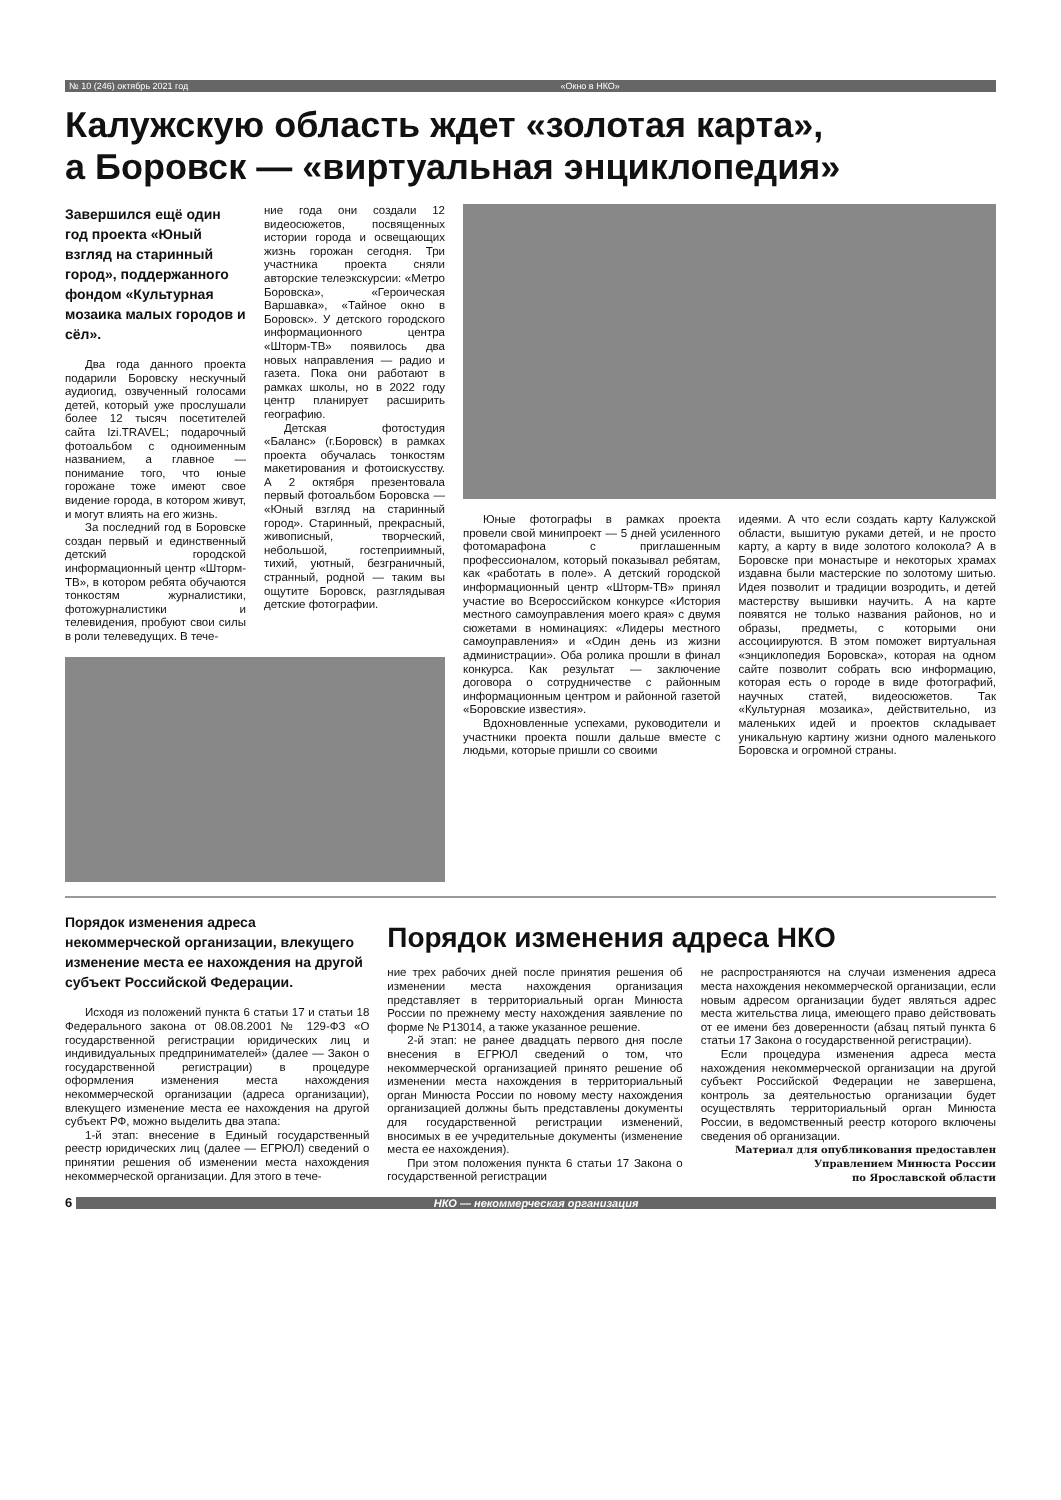№ 10 (246) октябрь 2021 год «Окно в НКО»
Калужскую область ждет «золотая карта»,
а Боровск — «виртуальная энциклопедия»
Завершился ещё один год проекта «Юный взгляд на старинный город», поддержанного фондом «Культурная мозаика малых городов и сёл».
Два года данного проекта подарили Боровску нескучный аудиогид, озвученный голосами детей, который уже прослушали более 12 тысяч посетителей сайта Izi.TRAVEL; подарочный фотоальбом с одноименным названием, а главное — понимание того, что юные горожане тоже имеют свое видение города, в котором живут, и могут влиять на его жизнь.
За последний год в Боровске создан первый и единственный детский городской информационный центр «Шторм-ТВ», в котором ребята обучаются тонкостям журналистики, фотожурналистики и телевидения, пробуют свои силы в роли телеведущих. В тече-
ние года они создали 12 видеосюжетов, посвященных истории города и освещающих жизнь горожан сегодня. Три участника проекта сняли авторские телеэкскурсии: «Метро Боровска», «Героическая Варшавка», «Тайное окно в Боровск». У детского городского информационного центра «Шторм-ТВ» появилось два новых направления — радио и газета. Пока они работают в рамках школы, но в 2022 году центр планирует расширить географию.
Детская фотостудия «Баланс» (г.Боровск) в рамках проекта обучалась тонкостям макетирования и фотоискусству. А 2 октября презентовала первый фотоальбом Боровска — «Юный взгляд на старинный город». Старинный, прекрасный, живописный, творческий, небольшой, гостеприимный, тихий, уютный, безграничный, странный, родной — таким вы ощутите Боровск, разглядывая детские фотографии.
Юные фотографы в рамках проекта провели свой минипроект — 5 дней усиленного фотомарафона с приглашенным профессионалом, который показывал ребятам, как «работать в поле». А детский городской информационный центр «Шторм-ТВ» принял участие во Всероссийском конкурсе «История местного самоуправления моего края» с двумя сюжетами в номинациях: «Лидеры местного самоуправления» и «Один день из жизни администрации». Оба ролика прошли в финал конкурса. Как результат — заключение договора о сотрудничестве с районным информационным центром и районной газетой «Боровские известия».
Вдохновленные успехами, руководители и участники проекта пошли дальше вместе с людьми, которые пришли со своими
идеями. А что если создать карту Калужской области, вышитую руками детей, и не просто карту, а карту в виде золотого колокола? А в Боровске при монастыре и некоторых храмах издавна были мастерские по золотому шитью. Идея позволит и традиции возродить, и детей мастерству вышивки научить. А на карте появятся не только названия районов, но и образы, предметы, с которыми они ассоциируются. В этом поможет виртуальная «энциклопедия Боровска», которая на одном сайте позволит собрать всю информацию, которая есть о городе в виде фотографий, научных статей, видеосюжетов. Так «Культурная мозаика», действительно, из маленьких идей и проектов складывает уникальную картину жизни одного маленького Боровска и огромной страны.
Порядок изменения адреса некоммерческой организации, влекущего изменение места ее нахождения на другой субъект Российской Федерации.
Исходя из положений пункта 6 статьи 17 и статьи 18 Федерального закона от 08.08.2001 № 129-ФЗ «О государственной регистрации юридических лиц и индивидуальных предпринимателей» (далее — Закон о государственной регистрации) в процедуре оформления изменения места нахождения некоммерческой организации (адреса организации), влекущего изменение места ее нахождения на другой субъект РФ, можно выделить два этапа:
1-й этап: внесение в Единый государственный реестр юридических лиц (далее — ЕГРЮЛ) сведений о принятии решения об изменении места нахождения некоммерческой организации. Для этого в тече-
Порядок изменения адреса НКО
ние трех рабочих дней после принятия решения об изменении места нахождения организация представляет в территориальный орган Минюста России по прежнему месту нахождения заявление по форме № Р13014, а также указанное решение.
2-й этап: не ранее двадцать первого дня после внесения в ЕГРЮЛ сведений о том, что некоммерческой организацией принято решение об изменении места нахождения в территориальный орган Минюста России по новому месту нахождения организацией должны быть представлены документы для государственной регистрации изменений, вносимых в ее учредительные документы (изменение места ее нахождения).
При этом положения пункта 6 статьи 17 Закона о государственной регистрации
не распространяются на случаи изменения адреса места нахождения некоммерческой организации, если новым адресом организации будет являться адрес места жительства лица, имеющего право действовать от ее имени без доверенности (абзац пятый пункта 6 статьи 17 Закона о государственной регистрации).
Если процедура изменения адреса места нахождения некоммерческой организации на другой субъект Российской Федерации не завершена, контроль за деятельностью организации будет осуществлять территориальный орган Минюста России, в ведомственный реестр которого включены сведения об организации.
Материал для опубликования предоставлен
Управлением Минюста России
по Ярославской области
6 НКО — некоммерческая организация